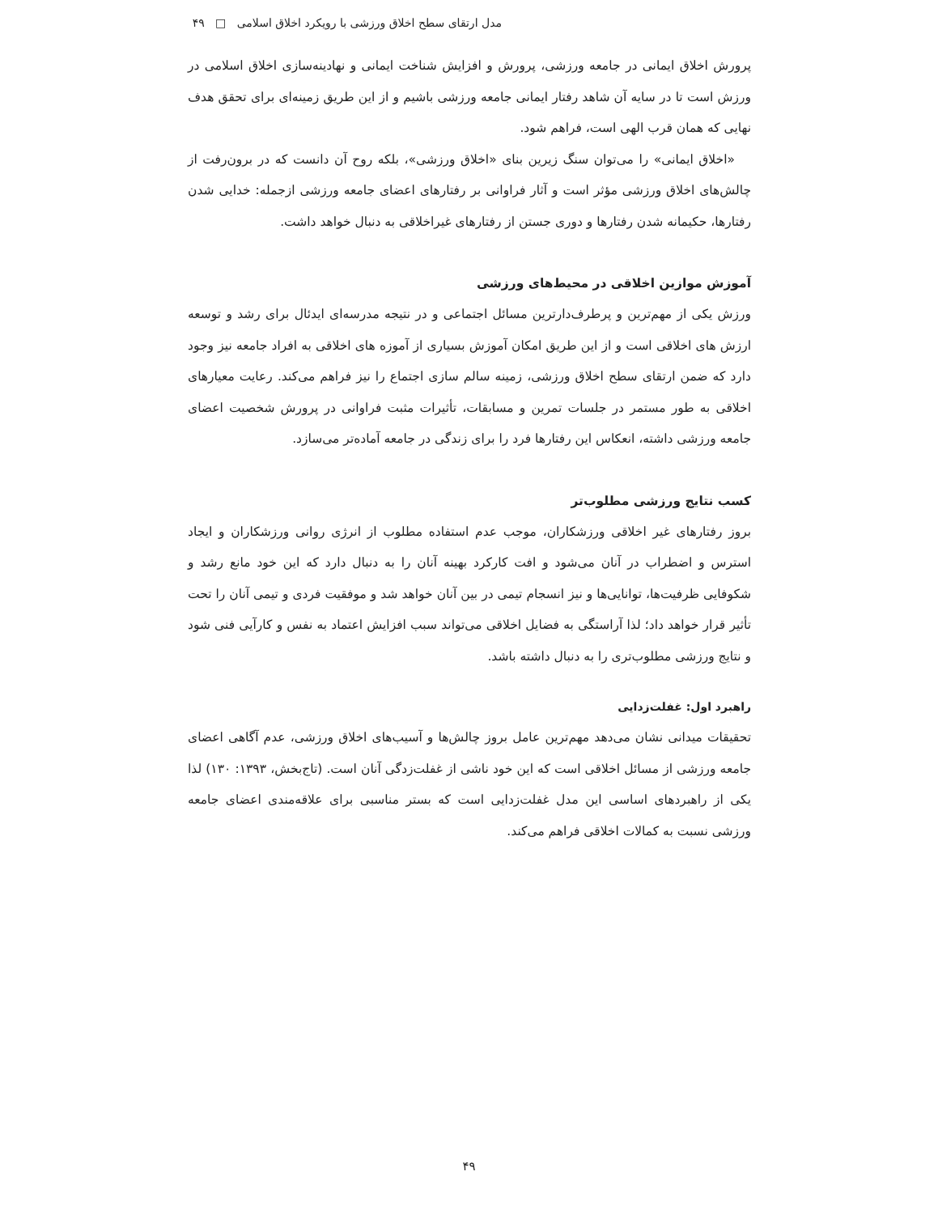مدل ارتقای سطح اخلاق ورزشی با رویکرد اخلاق اسلامی □ ۴۹
پرورش اخلاق ایمانی در جامعه ورزشی، پرورش و افزایش شناخت ایمانی و نهادینه‌سازی اخلاق اسلامی در ورزش است تا در سایه آن شاهد رفتار ایمانی جامعه ورزشی باشیم و از این طریق زمینه‌ای برای تحقق هدف نهایی که همان قرب الهی است، فراهم شود.
«اخلاق ایمانی» را می‌توان سنگ زیرین بنای «اخلاق ورزشی»، بلکه روح آن دانست که در برون‌رفت از چالش‌های اخلاق ورزشی مؤثر است و آثار فراوانی بر رفتارهای اعضای جامعه ورزشی ازجمله: خدایی شدن رفتارها، حکیمانه شدن رفتارها و دوری جستن از رفتارهای غیراخلاقی به دنبال خواهد داشت.
آموزش موازین اخلاقی در محیط‌های ورزشی
ورزش یکی از مهم‌ترین و پرطرف‌دارترین مسائل اجتماعی و در نتیجه مدرسه‌ای ایدئال برای رشد و توسعه ارزش های اخلاقی است و از این طریق امکان آموزش بسیاری از آموزه های اخلاقی به افراد جامعه نیز وجود دارد که ضمن ارتقای سطح اخلاق ورزشی، زمینه سالم سازی اجتماع را نیز فراهم می‌کند. رعایت معیارهای اخلاقی به طور مستمر در جلسات تمرین و مسابقات، تأثیرات مثبت فراوانی در پرورش شخصیت اعضای جامعه ورزشی داشته، انعکاس این رفتارها فرد را برای زندگی در جامعه آماده‌تر می‌سازد.
کسب نتایج ورزشی مطلوب‌تر
بروز رفتارهای غیر اخلاقی ورزشکاران، موجب عدم استفاده مطلوب از انرژی روانی ورزشکاران و ایجاد استرس و اضطراب در آنان می‌شود و افت کارکرد بهینه آنان را به دنبال دارد که این خود مانع رشد و شکوفایی ظرفیت‌ها، توانایی‌ها و نیز انسجام تیمی در بین آنان خواهد شد و موفقیت فردی و تیمی آنان را تحت تأثیر قرار خواهد داد؛ لذا آراستگی به فضایل اخلاقی می‌تواند سبب افزایش اعتماد به نفس و کارآیی فنی شود و نتایج ورزشی مطلوب‌تری را به دنبال داشته باشد.
راهبرد اول: غفلت‌زدایی
تحقیقات میدانی نشان می‌دهد مهم‌ترین عامل بروز چالش‌ها و آسیب‌های اخلاق ورزشی، عدم آگاهی اعضای جامعه ورزشی از مسائل اخلاقی است که این خود ناشی از غفلت‌زدگی آنان است. (تاج‌بخش، ۱۳۹۳: ۱۳۰) لذا یکی از راهبردهای اساسی این مدل غفلت‌زدایی است که بستر مناسبی برای علاقه‌مندی اعضای جامعه ورزشی نسبت به کمالات اخلاقی فراهم می‌کند.
۴۹